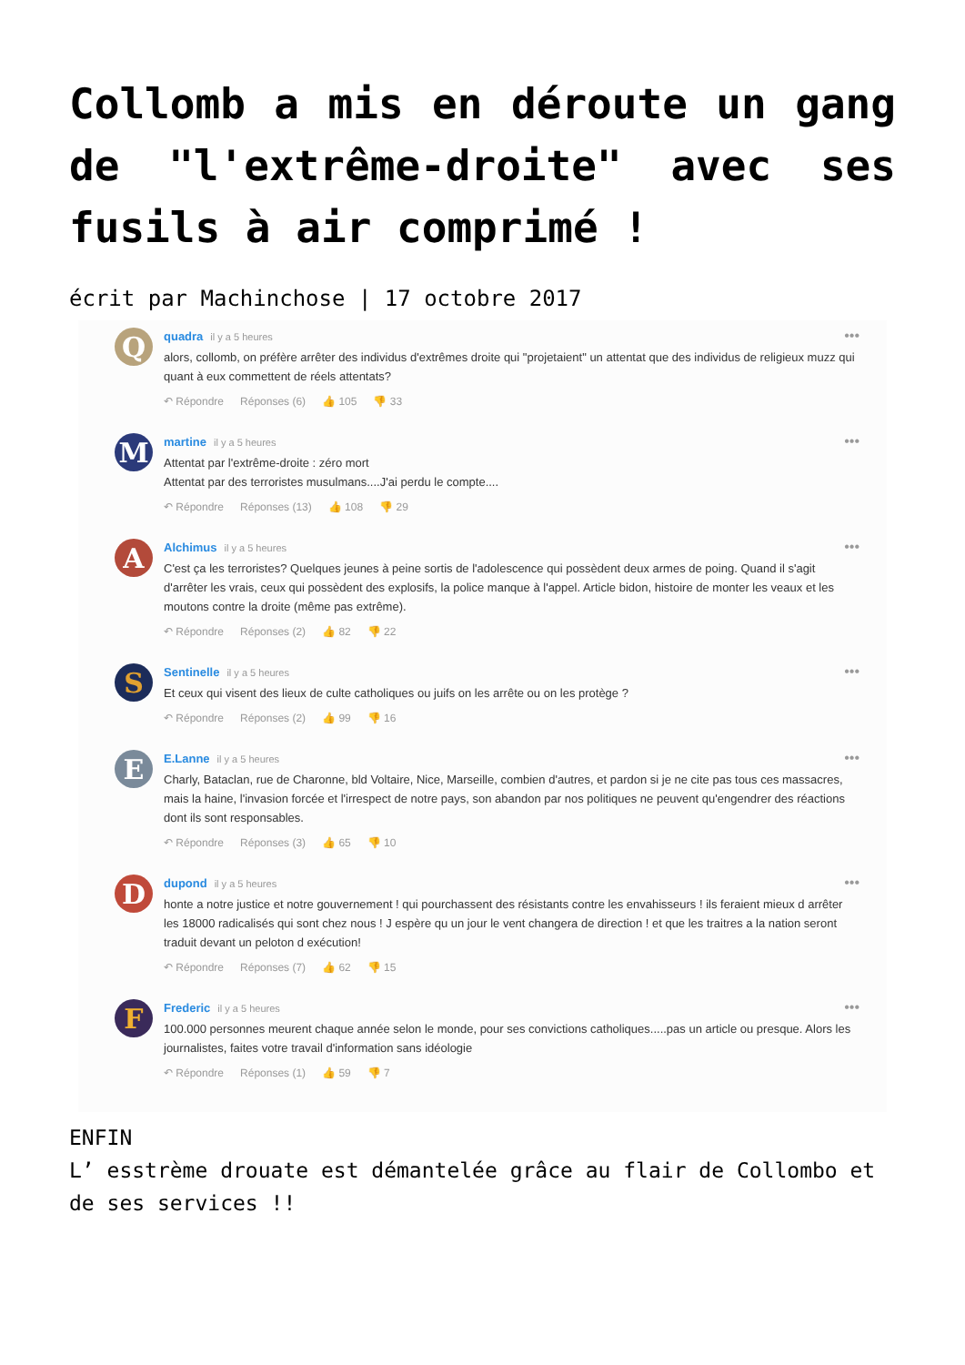Collomb a mis en déroute un gang de "l'extrême-droite" avec ses fusils à air comprimé !
écrit par Machinchose | 17 octobre 2017
Q
quadra il y a 5 heures
alors, collomb, on préfère arrêter des individus d'extrêmes droite qui "projetaient" un attentat que des individus de religieux muzz qui quant à eux commettent de réels attentats?
↶ Répondre Réponses (6) 👍 105 👎 33
•••
M
martine il y a 5 heures
Attentat par l'extrême-droite : zéro mort
Attentat par des terroristes musulmans....J'ai perdu le compte....
↶ Répondre Réponses (13) 👍 108 👎 29
•••
A
Alchimus il y a 5 heures
C'est ça les terroristes? Quelques jeunes à peine sortis de l'adolescence qui possèdent deux armes de poing. Quand il s'agit d'arrêter les vrais, ceux qui possèdent des explosifs, la police manque à l'appel. Article bidon, histoire de monter les veaux et les moutons contre la droite (même pas extrême).
↶ Répondre Réponses (2) 👍 82 👎 22
•••
S
Sentinelle il y a 5 heures
Et ceux qui visent des lieux de culte catholiques ou juifs on les arrête ou on les protège ?
↶ Répondre Réponses (2) 👍 99 👎 16
•••
E
E.Lanne il y a 5 heures
Charly, Bataclan, rue de Charonne, bld Voltaire, Nice, Marseille, combien d'autres, et pardon si je ne cite pas tous ces massacres, mais la haine, l'invasion forcée et l'irrespect de notre pays, son abandon par nos politiques ne peuvent qu'engendrer des réactions dont ils sont responsables.
↶ Répondre Réponses (3) 👍 65 👎 10
•••
D
dupond il y a 5 heures
honte a notre justice et notre gouvernement ! qui pourchassent des résistants contre les envahisseurs ! ils feraient mieux d arrêter les 18000 radicalisés qui sont chez nous ! J espère qu un jour le vent changera de direction ! et que les traitres a la nation seront traduit devant un peloton d exécution!
↶ Répondre Réponses (7) 👍 62 👎 15
•••
F
Frederic il y a 5 heures
100.000 personnes meurent chaque année selon le monde, pour ses convictions catholiques.....pas un article ou presque. Alors les journalistes, faites votre travail d'information sans idéologie
↶ Répondre Réponses (1) 👍 59 👎 7
•••
ENFIN
L’ esstrème drouate est démantelée grâce au flair de Collombo et de ses services !!